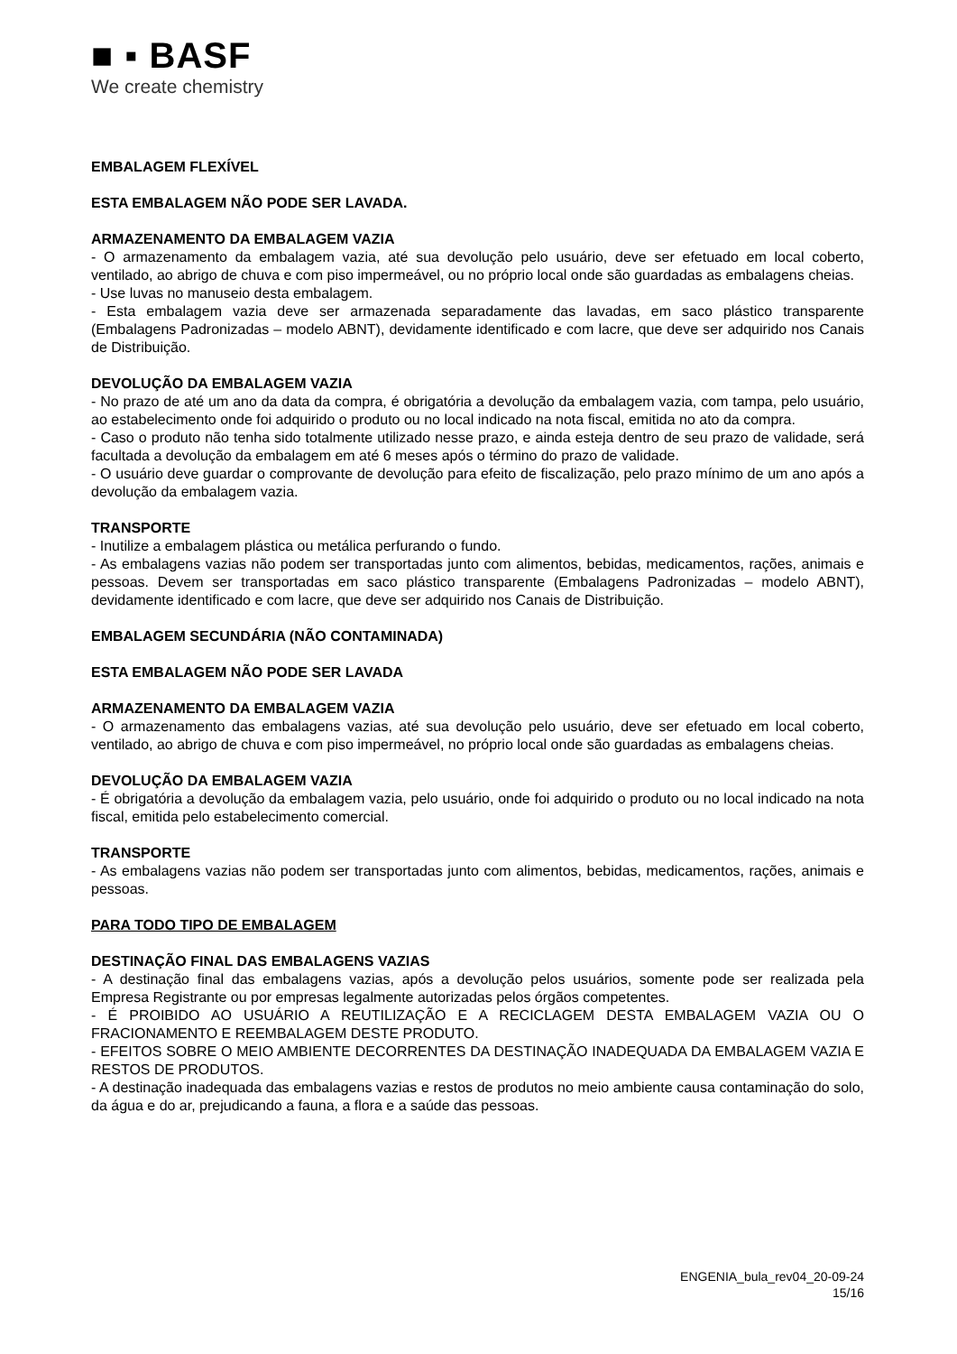■ ▪ BASF
We create chemistry
EMBALAGEM FLEXÍVEL
ESTA EMBALAGEM NÃO PODE SER LAVADA.
ARMAZENAMENTO DA EMBALAGEM VAZIA
- O armazenamento da embalagem vazia, até sua devolução pelo usuário, deve ser efetuado em local coberto, ventilado, ao abrigo de chuva e com piso impermeável, ou no próprio local onde são guardadas as embalagens cheias.
- Use luvas no manuseio desta embalagem.
- Esta embalagem vazia deve ser armazenada separadamente das lavadas, em saco plástico transparente (Embalagens Padronizadas – modelo ABNT), devidamente identificado e com lacre, que deve ser adquirido nos Canais de Distribuição.
DEVOLUÇÃO DA EMBALAGEM VAZIA
- No prazo de até um ano da data da compra, é obrigatória a devolução da embalagem vazia, com tampa, pelo usuário, ao estabelecimento onde foi adquirido o produto ou no local indicado na nota fiscal, emitida no ato da compra.
- Caso o produto não tenha sido totalmente utilizado nesse prazo, e ainda esteja dentro de seu prazo de validade, será facultada a devolução da embalagem em até 6 meses após o término do prazo de validade.
- O usuário deve guardar o comprovante de devolução para efeito de fiscalização, pelo prazo mínimo de um ano após a devolução da embalagem vazia.
TRANSPORTE
- Inutilize a embalagem plástica ou metálica perfurando o fundo.
- As embalagens vazias não podem ser transportadas junto com alimentos, bebidas, medicamentos, rações, animais e pessoas. Devem ser transportadas em saco plástico transparente (Embalagens Padronizadas – modelo ABNT), devidamente identificado e com lacre, que deve ser adquirido nos Canais de Distribuição.
EMBALAGEM SECUNDÁRIA (NÃO CONTAMINADA)
ESTA EMBALAGEM NÃO PODE SER LAVADA
ARMAZENAMENTO DA EMBALAGEM VAZIA
- O armazenamento das embalagens vazias, até sua devolução pelo usuário, deve ser efetuado em local coberto, ventilado, ao abrigo de chuva e com piso impermeável, no próprio local onde são guardadas as embalagens cheias.
DEVOLUÇÃO DA EMBALAGEM VAZIA
- É obrigatória a devolução da embalagem vazia, pelo usuário, onde foi adquirido o produto ou no local indicado na nota fiscal, emitida pelo estabelecimento comercial.
TRANSPORTE
- As embalagens vazias não podem ser transportadas junto com alimentos, bebidas, medicamentos, rações, animais e pessoas.
PARA TODO TIPO DE EMBALAGEM
DESTINAÇÃO FINAL DAS EMBALAGENS VAZIAS
- A destinação final das embalagens vazias, após a devolução pelos usuários, somente pode ser realizada pela Empresa Registrante ou por empresas legalmente autorizadas pelos órgãos competentes.
- É PROIBIDO AO USUÁRIO A REUTILIZAÇÃO E A RECICLAGEM DESTA EMBALAGEM VAZIA OU O FRACIONAMENTO E REEMBALAGEM DESTE PRODUTO.
- EFEITOS SOBRE O MEIO AMBIENTE DECORRENTES DA DESTINAÇÃO INADEQUADA DA EMBALAGEM VAZIA E RESTOS DE PRODUTOS.
- A destinação inadequada das embalagens vazias e restos de produtos no meio ambiente causa contaminação do solo, da água e do ar, prejudicando a fauna, a flora e a saúde das pessoas.
ENGENIA_bula_rev04_20-09-24
15/16